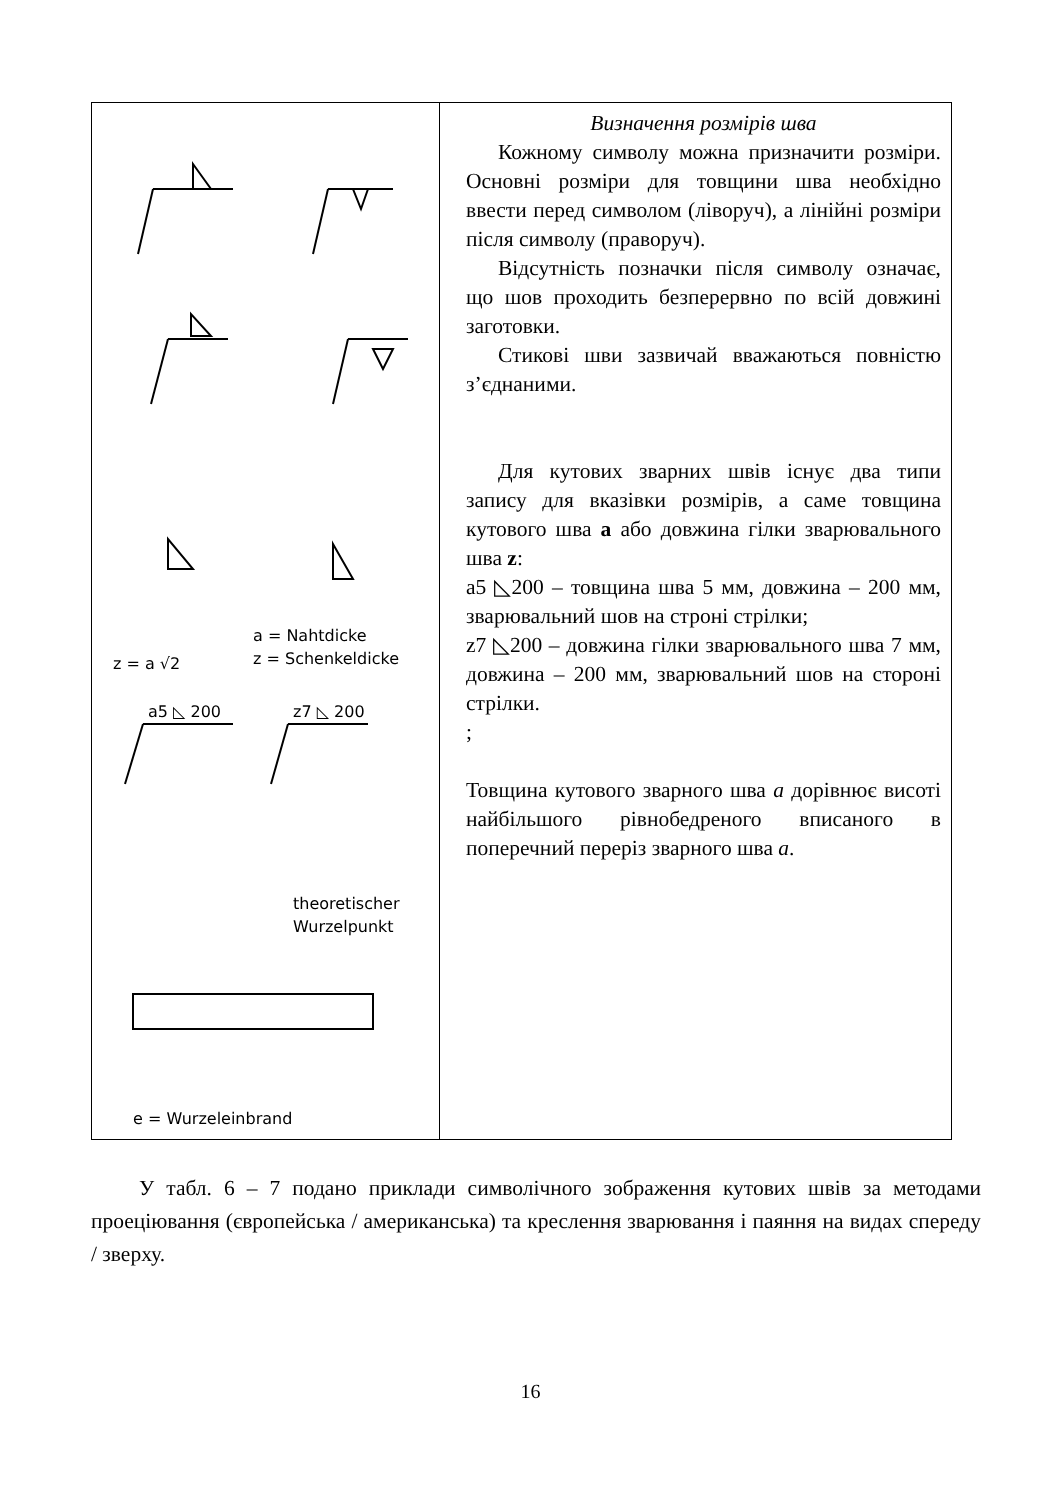| z = a √2 a = Nahtdicke z = Schenkeldicke a5 ◺ 200 z7 ◺ 200 theoretischer Wurzelpunkt e = Wurzeleinbrand | Визначення розмірів шва Кожному символу можна призначити розміри. Основні розміри для товщини шва необхідно ввести перед символом (ліворуч), а лінійні розміри після символу (праворуч). Відсутність позначки після символу означає, що шов проходить безперервно по всій довжині заготовки. Стикові шви зазвичай вважаються повністю з’єднаними. Для кутових зварних швів існує два типи запису для вказівки розмірів, а саме товщина кутового шва a або довжина гілки зварювального шва z : a5 ◺200 – товщина шва 5 мм, довжина – 200 мм, зварювальний шов на строні стрілки; z7 ◺200 – довжина гілки зварювального шва 7 мм, довжина – 200 мм, зварювальний шов на стороні стрілки. ; Товщина кутового зварного шва a дорівнює висоті найбільшого рівнобедреного вписаного в поперечний переріз зварного шва a . |
У табл. 6 – 7 подано приклади символічного зображення кутових швів за методами проеціювання (європейська / американська) та креслення зварювання і паяння на видах спереду / зверху.
16